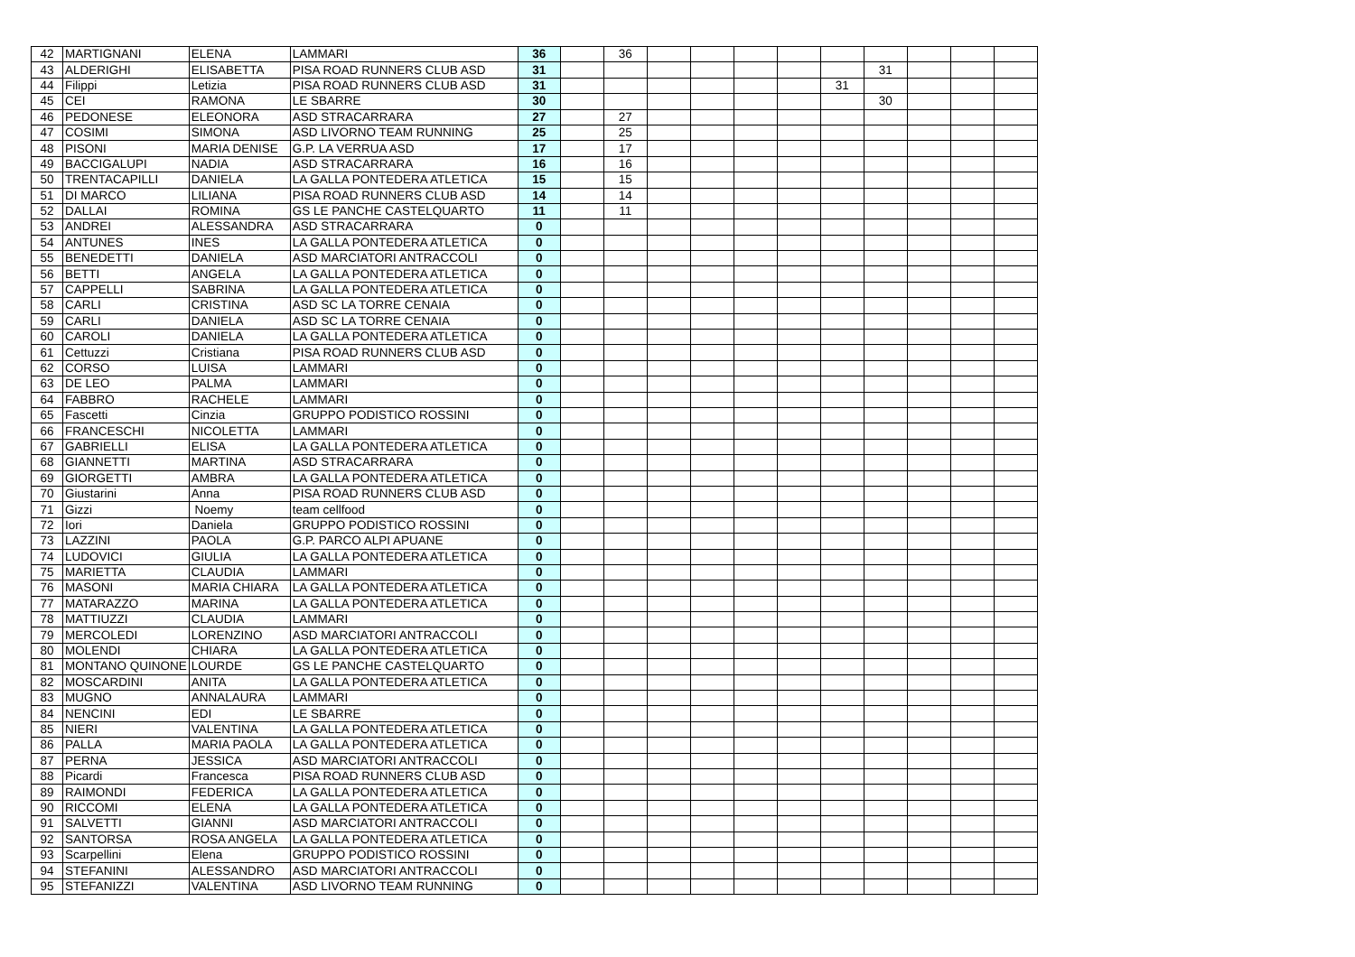| 42 | MARTIGNANI | ELENA | LAMMARI | 36 | | 36 | | | | | | | | | |
| 43 | ALDERIGHI | ELISABETTA | PISA ROAD RUNNERS CLUB ASD | 31 | | | | | | | | 31 | | | |
| 44 | Filippi | Letizia | PISA ROAD RUNNERS CLUB ASD | 31 | | | | | | | 31 | | | | |
| 45 | CEI | RAMONA | LE SBARRE | 30 | | | | | | | | 30 | | | |
| 46 | PEDONESE | ELEONORA | ASD STRACARRARA | 27 | | 27 | | | | | | | | | |
| 47 | COSIMI | SIMONA | ASD LIVORNO TEAM RUNNING | 25 | | 25 | | | | | | | | | |
| 48 | PISONI | MARIA DENISE | G.P. LA VERRUA ASD | 17 | | 17 | | | | | | | | | |
| 49 | BACCIGALUPI | NADIA | ASD STRACARRARA | 16 | | 16 | | | | | | | | | |
| 50 | TRENTACAPILLI | DANIELA | LA GALLA PONTEDERA ATLETICA | 15 | | 15 | | | | | | | | | |
| 51 | DI MARCO | LILIANA | PISA ROAD RUNNERS CLUB ASD | 14 | | 14 | | | | | | | | | |
| 52 | DALLAI | ROMINA | GS LE PANCHE CASTELQUARTO | 11 | | 11 | | | | | | | | | |
| 53 | ANDREI | ALESSANDRA | ASD STRACARRARA | 0 | | | | | | | | | | | |
| 54 | ANTUNES | INES | LA GALLA PONTEDERA ATLETICA | 0 | | | | | | | | | | | |
| 55 | BENEDETTI | DANIELA | ASD MARCIATORI ANTRACCOLI | 0 | | | | | | | | | | | |
| 56 | BETTI | ANGELA | LA GALLA PONTEDERA ATLETICA | 0 | | | | | | | | | | | |
| 57 | CAPPELLI | SABRINA | LA GALLA PONTEDERA ATLETICA | 0 | | | | | | | | | | | |
| 58 | CARLI | CRISTINA | ASD SC LA TORRE CENAIA | 0 | | | | | | | | | | | |
| 59 | CARLI | DANIELA | ASD SC LA TORRE CENAIA | 0 | | | | | | | | | | | |
| 60 | CAROLI | DANIELA | LA GALLA PONTEDERA ATLETICA | 0 | | | | | | | | | | | |
| 61 | Cettuzzi | Cristiana | PISA ROAD RUNNERS CLUB ASD | 0 | | | | | | | | | | | |
| 62 | CORSO | LUISA | LAMMARI | 0 | | | | | | | | | | | |
| 63 | DE LEO | PALMA | LAMMARI | 0 | | | | | | | | | | | |
| 64 | FABBRO | RACHELE | LAMMARI | 0 | | | | | | | | | | | |
| 65 | Fascetti | Cinzia | GRUPPO PODISTICO ROSSINI | 0 | | | | | | | | | | | |
| 66 | FRANCESCHI | NICOLETTA | LAMMARI | 0 | | | | | | | | | | | |
| 67 | GABRIELLI | ELISA | LA GALLA PONTEDERA ATLETICA | 0 | | | | | | | | | | | |
| 68 | GIANNETTI | MARTINA | ASD STRACARRARA | 0 | | | | | | | | | | | |
| 69 | GIORGETTI | AMBRA | LA GALLA PONTEDERA ATLETICA | 0 | | | | | | | | | | | |
| 70 | Giustarini | Anna | PISA ROAD RUNNERS CLUB ASD | 0 | | | | | | | | | | | |
| 71 | Gizzi | Noemy | team cellfood | 0 | | | | | | | | | | | |
| 72 | Iori | Daniela | GRUPPO PODISTICO ROSSINI | 0 | | | | | | | | | | | |
| 73 | LAZZINI | PAOLA | G.P. PARCO ALPI APUANE | 0 | | | | | | | | | | | |
| 74 | LUDOVICI | GIULIA | LA GALLA PONTEDERA ATLETICA | 0 | | | | | | | | | | | |
| 75 | MARIETTA | CLAUDIA | LAMMARI | 0 | | | | | | | | | | | |
| 76 | MASONI | MARIA CHIARA | LA GALLA PONTEDERA ATLETICA | 0 | | | | | | | | | | | |
| 77 | MATARAZZO | MARINA | LA GALLA PONTEDERA ATLETICA | 0 | | | | | | | | | | | |
| 78 | MATTIUZZI | CLAUDIA | LAMMARI | 0 | | | | | | | | | | | |
| 79 | MERCOLEDI | LORENZINO | ASD MARCIATORI ANTRACCOLI | 0 | | | | | | | | | | | |
| 80 | MOLENDI | CHIARA | LA GALLA PONTEDERA ATLETICA | 0 | | | | | | | | | | | |
| 81 | MONTANO QUINONE | LOURDE | GS LE PANCHE CASTELQUARTO | 0 | | | | | | | | | | | |
| 82 | MOSCARDINI | ANITA | LA GALLA PONTEDERA ATLETICA | 0 | | | | | | | | | | | |
| 83 | MUGNO | ANNALAURA | LAMMARI | 0 | | | | | | | | | | | |
| 84 | NENCINI | EDI | LE SBARRE | 0 | | | | | | | | | | | |
| 85 | NIERI | VALENTINA | LA GALLA PONTEDERA ATLETICA | 0 | | | | | | | | | | | |
| 86 | PALLA | MARIA PAOLA | LA GALLA PONTEDERA ATLETICA | 0 | | | | | | | | | | | |
| 87 | PERNA | JESSICA | ASD MARCIATORI ANTRACCOLI | 0 | | | | | | | | | | | |
| 88 | Picardi | Francesca | PISA ROAD RUNNERS CLUB ASD | 0 | | | | | | | | | | | |
| 89 | RAIMONDI | FEDERICA | LA GALLA PONTEDERA ATLETICA | 0 | | | | | | | | | | | |
| 90 | RICCOMI | ELENA | LA GALLA PONTEDERA ATLETICA | 0 | | | | | | | | | | | |
| 91 | SALVETTI | GIANNI | ASD MARCIATORI ANTRACCOLI | 0 | | | | | | | | | | | |
| 92 | SANTORSA | ROSA ANGELA | LA GALLA PONTEDERA ATLETICA | 0 | | | | | | | | | | | |
| 93 | Scarpellini | Elena | GRUPPO PODISTICO ROSSINI | 0 | | | | | | | | | | | |
| 94 | STEFANINI | ALESSANDRO | ASD MARCIATORI ANTRACCOLI | 0 | | | | | | | | | | | |
| 95 | STEFANIZZI | VALENTINA | ASD LIVORNO TEAM RUNNING | 0 | | | | | | | | | | | |